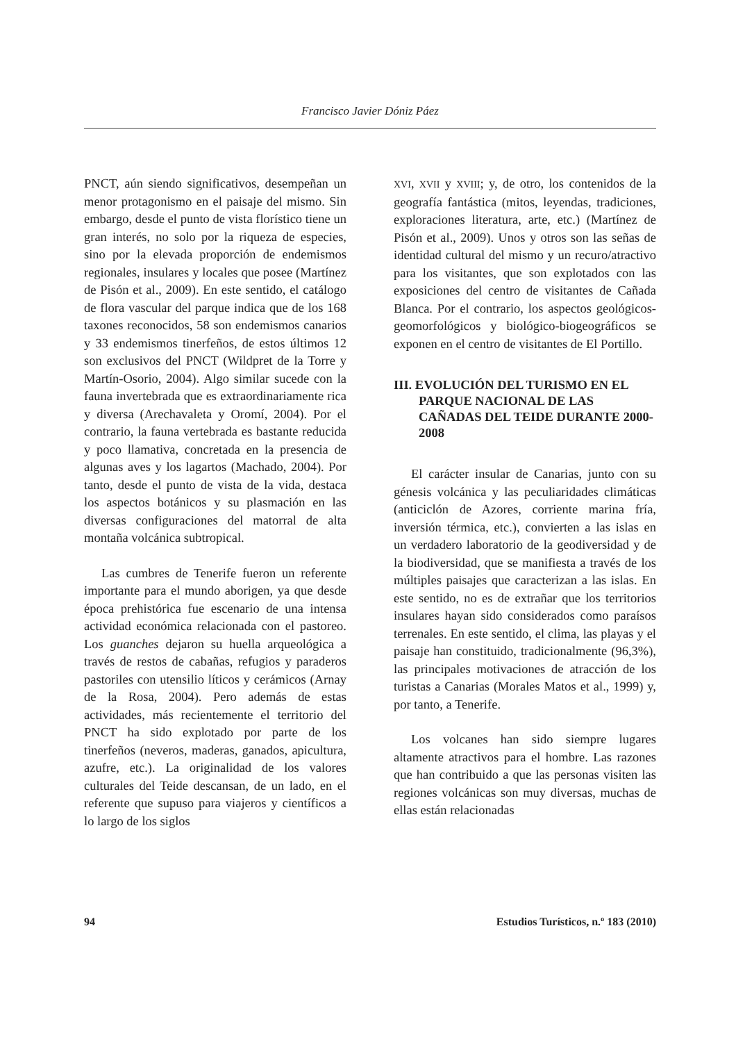Francisco Javier Dóniz Páez
PNCT, aún siendo significativos, desempeñan un menor protagonismo en el paisaje del mismo. Sin embargo, desde el punto de vista florístico tiene un gran interés, no solo por la riqueza de especies, sino por la elevada proporción de endemismos regionales, insulares y locales que posee (Martínez de Pisón et al., 2009). En este sentido, el catálogo de flora vascular del parque indica que de los 168 taxones reconocidos, 58 son endemismos canarios y 33 endemismos tinerfeños, de estos últimos 12 son exclusivos del PNCT (Wildpret de la Torre y Martín-Osorio, 2004). Algo similar sucede con la fauna invertebrada que es extraordinariamente rica y diversa (Arechavaleta y Oromí, 2004). Por el contrario, la fauna vertebrada es bastante reducida y poco llamativa, concretada en la presencia de algunas aves y los lagartos (Machado, 2004). Por tanto, desde el punto de vista de la vida, destaca los aspectos botánicos y su plasmación en las diversas configuraciones del matorral de alta montaña volcánica subtropical.
Las cumbres de Tenerife fueron un referente importante para el mundo aborigen, ya que desde época prehistórica fue escenario de una intensa actividad económica relacionada con el pastoreo. Los guanches dejaron su huella arqueológica a través de restos de cabañas, refugios y paraderos pastoriles con utensilio líticos y cerámicos (Arnay de la Rosa, 2004). Pero además de estas actividades, más recientemente el territorio del PNCT ha sido explotado por parte de los tinerfeños (neveros, maderas, ganados, apicultura, azufre, etc.). La originalidad de los valores culturales del Teide descansan, de un lado, en el referente que supuso para viajeros y científicos a lo largo de los siglos
XVI, XVII y XVIII; y, de otro, los contenidos de la geografía fantástica (mitos, leyendas, tradiciones, exploraciones literatura, arte, etc.) (Martínez de Pisón et al., 2009). Unos y otros son las señas de identidad cultural del mismo y un recuro/atractivo para los visitantes, que son explotados con las exposiciones del centro de visitantes de Cañada Blanca. Por el contrario, los aspectos geológicos-geomorfológicos y biológico-biogeográficos se exponen en el centro de visitantes de El Portillo.
III. EVOLUCIÓN DEL TURISMO EN EL PARQUE NACIONAL DE LAS CAÑADAS DEL TEIDE DURANTE 2000-2008
El carácter insular de Canarias, junto con su génesis volcánica y las peculiaridades climáticas (anticiclón de Azores, corriente marina fría, inversión térmica, etc.), convierten a las islas en un verdadero laboratorio de la geodiversidad y de la biodiversidad, que se manifiesta a través de los múltiples paisajes que caracterizan a las islas. En este sentido, no es de extrañar que los territorios insulares hayan sido considerados como paraísos terrenales. En este sentido, el clima, las playas y el paisaje han constituido, tradicionalmente (96,3%), las principales motivaciones de atracción de los turistas a Canarias (Morales Matos et al., 1999) y, por tanto, a Tenerife.
Los volcanes han sido siempre lugares altamente atractivos para el hombre. Las razones que han contribuido a que las personas visiten las regiones volcánicas son muy diversas, muchas de ellas están relacionadas
94 Estudios Turísticos, n.º 183 (2010)